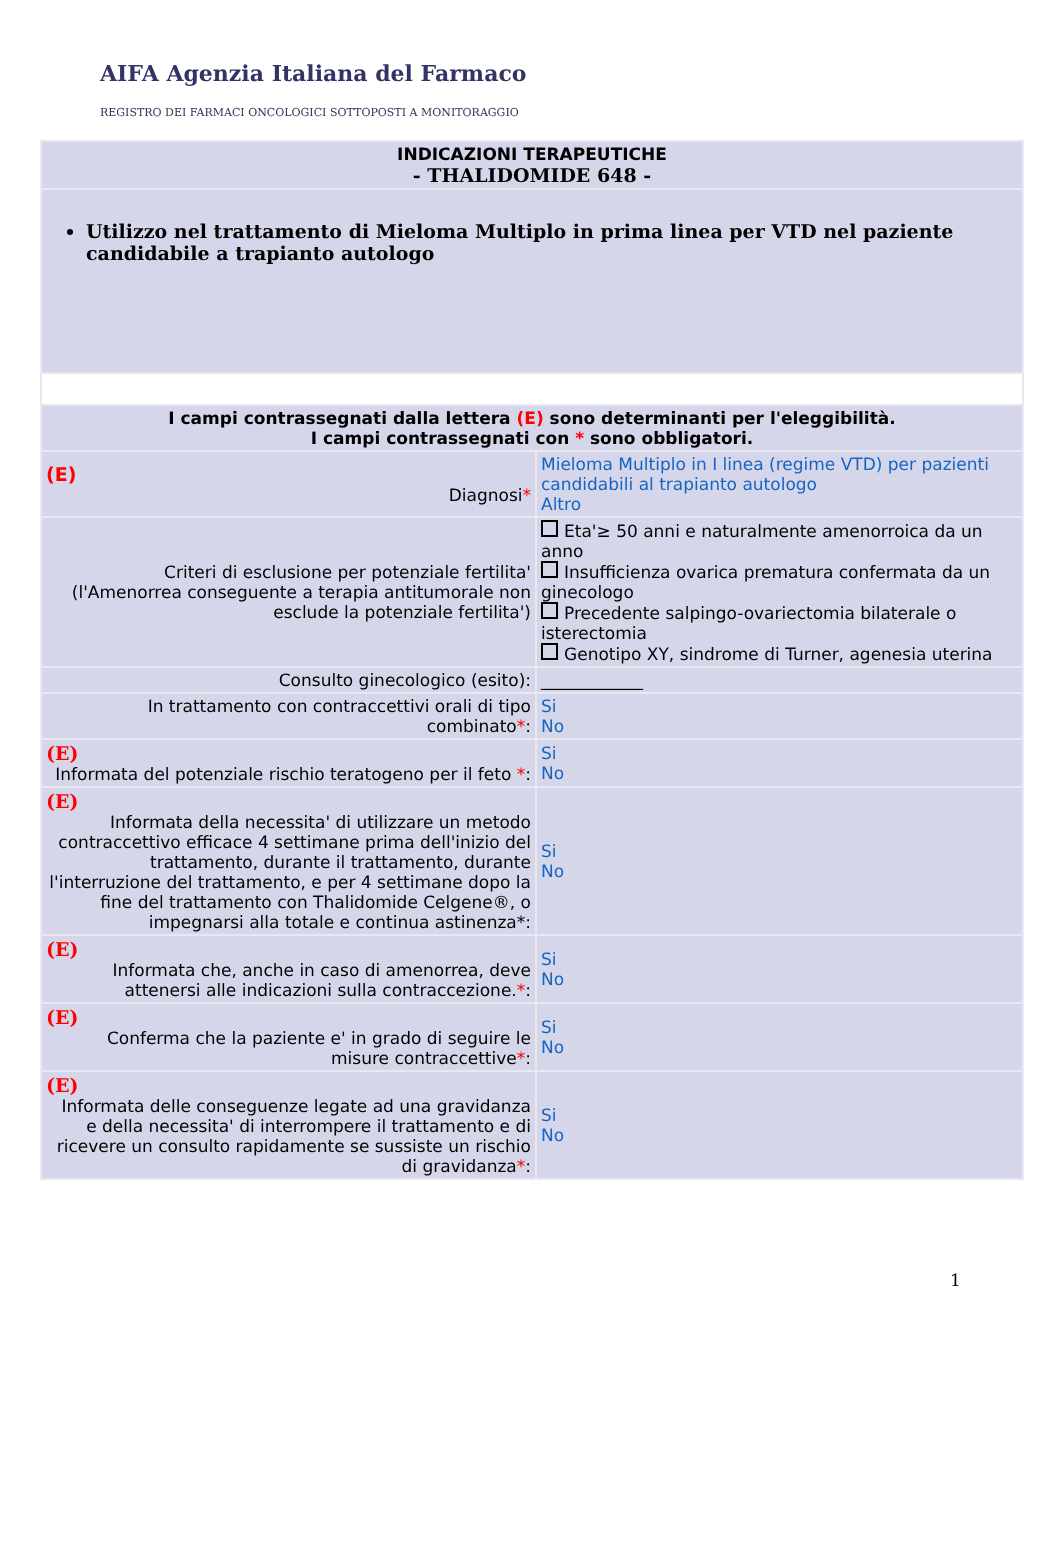AIFA Agenzia Italiana del Farmaco
REGISTRO DEI FARMACI ONCOLOGICI SOTTOPOSTI A MONITORAGGIO
| INDICAZIONI TERAPEUTICHE - THALIDOMIDE 648 - | |
| Utilizzo nel trattamento di Mieloma Multiplo in prima linea per VTD nel paziente candidabile a trapianto autologo | |
| I campi contrassegnati dalla lettera (E) sono determinanti per l'eleggibilità. I campi contrassegnati con * sono obbligatori. | |
| (E) Diagnosi * | Mieloma Multiplo in I linea (regime VTD) per pazienti candidabili al trapianto autologo Altro |
| Criteri di esclusione per potenziale fertilita' (l'Amenorrea conseguente a terapia antitumorale non esclude la potenziale fertilita') | Eta'≥ 50 anni e naturalmente amenorroica da un anno Insufficienza ovarica prematura confermata da un ginecologo Precedente salpingo-ovariectomia bilaterale o isterectomia Genotipo XY, sindrome di Turner, agenesia uterina |
| Consulto ginecologico (esito): | ____________ |
| In trattamento con contraccettivi orali di tipo combinato * : | Si No |
| (E) Informata del potenziale rischio teratogeno per il feto * : | Si No |
| (E) Informata della necessita' di utilizzare un metodo contraccettivo efficace 4 settimane prima dell'inizio del trattamento, durante il trattamento, durante l'interruzione del trattamento, e per 4 settimane dopo la fine del trattamento con Thalidomide Celgene®, o impegnarsi alla totale e continua astinenza*: | Si No |
| (E) Informata che, anche in caso di amenorrea, deve attenersi alle indicazioni sulla contraccezione. * : | Si No |
| (E) Conferma che la paziente e' in grado di seguire le misure contraccettive * : | Si No |
| (E) Informata delle conseguenze legate ad una gravidanza e della necessita' di interrompere il trattamento e di ricevere un consulto rapidamente se sussiste un rischio di gravidanza * : | Si No |
1